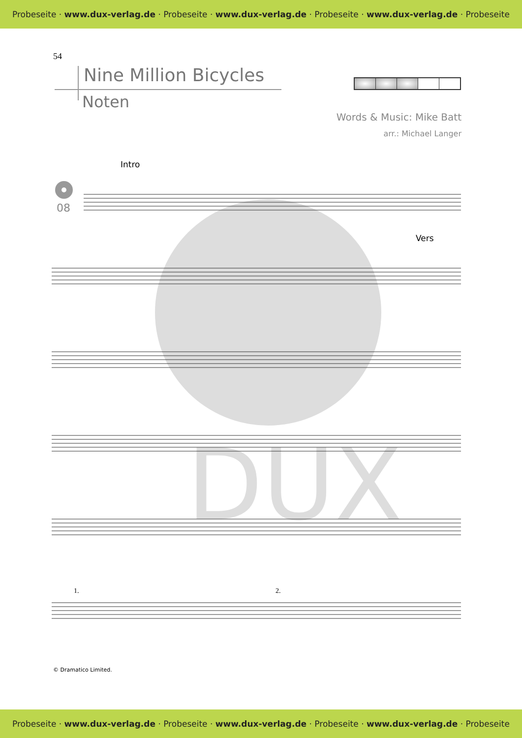Probeseite · www.dux-verlag.de · Probeseite · www.dux-verlag.de · Probeseite · www.dux-verlag.de · Probeseite
54
Nine Million Bicycles
Noten
Words & Music: Mike Batt
arr.: Michael Langer
DUX
Intro
Vers
08
1.
2.
© Dramatico Limited.
Probeseite · www.dux-verlag.de · Probeseite · www.dux-verlag.de · Probeseite · www.dux-verlag.de · Probeseite